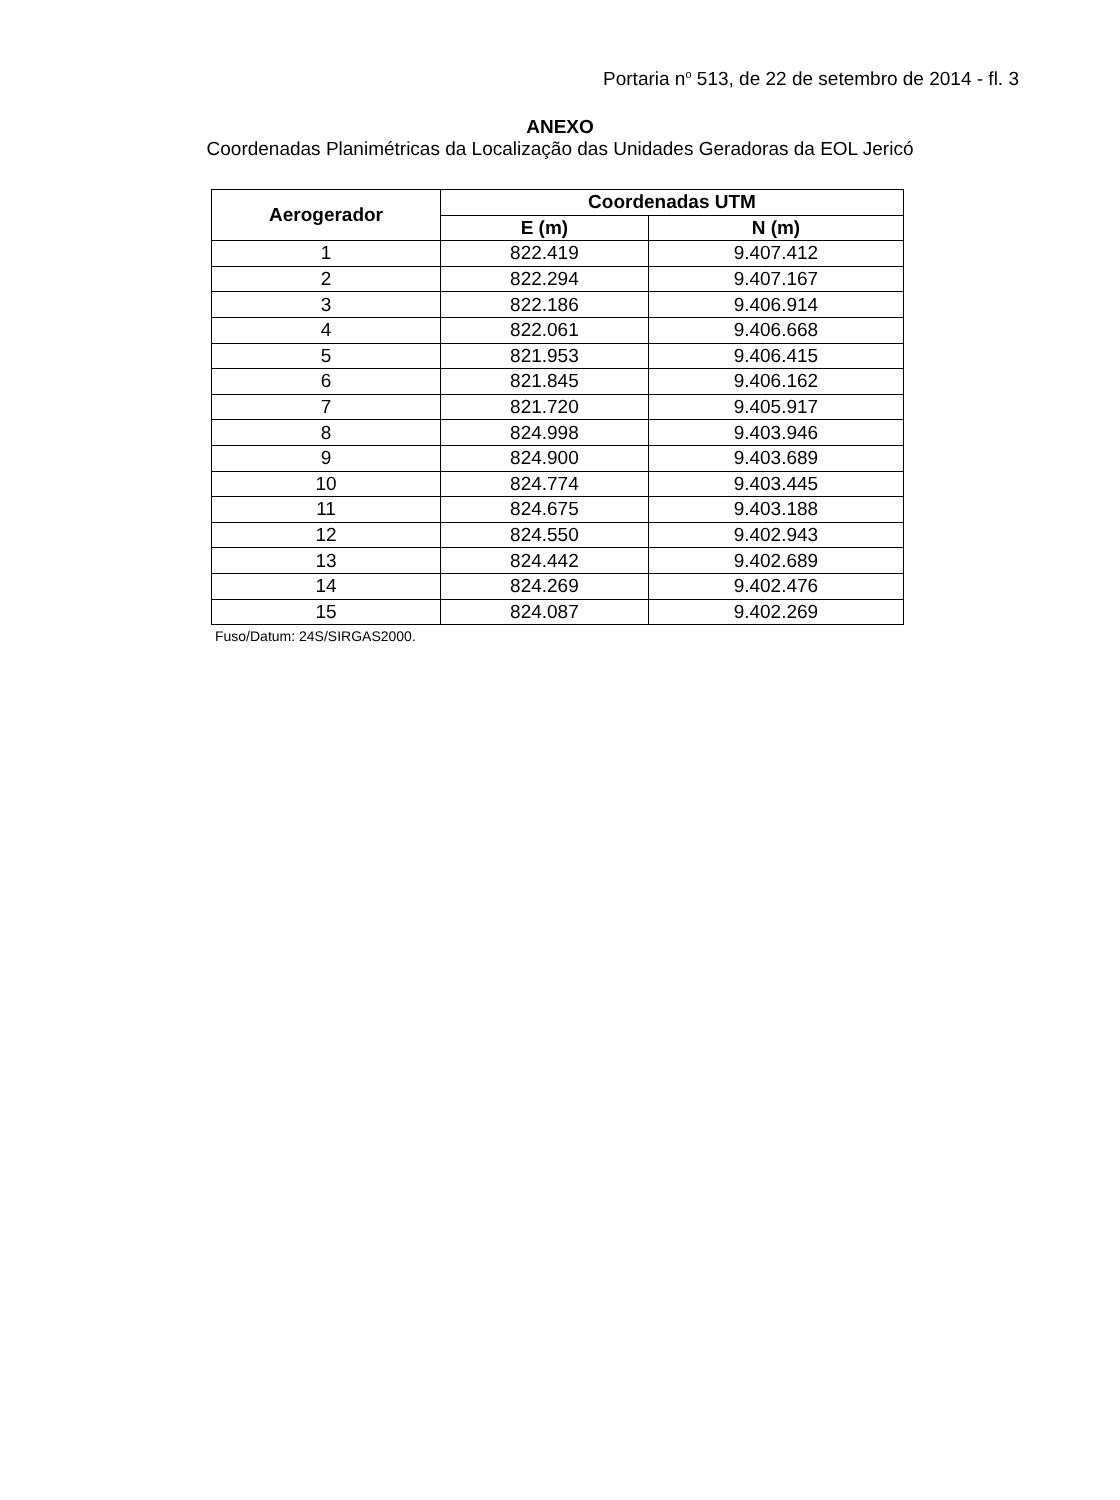Portaria n<sup>o</sup> 513, de 22 de setembro de 2014 - fl. 3
ANEXO
Coordenadas Planimétricas da Localização das Unidades Geradoras da EOL Jericó
| Aerogerador | Coordenadas UTM | |
| --- | --- | --- |
| | E (m) | N (m) |
| 1 | 822.419 | 9.407.412 |
| 2 | 822.294 | 9.407.167 |
| 3 | 822.186 | 9.406.914 |
| 4 | 822.061 | 9.406.668 |
| 5 | 821.953 | 9.406.415 |
| 6 | 821.845 | 9.406.162 |
| 7 | 821.720 | 9.405.917 |
| 8 | 824.998 | 9.403.946 |
| 9 | 824.900 | 9.403.689 |
| 10 | 824.774 | 9.403.445 |
| 11 | 824.675 | 9.403.188 |
| 12 | 824.550 | 9.402.943 |
| 13 | 824.442 | 9.402.689 |
| 14 | 824.269 | 9.402.476 |
| 15 | 824.087 | 9.402.269 |
Fuso/Datum: 24S/SIRGAS2000.